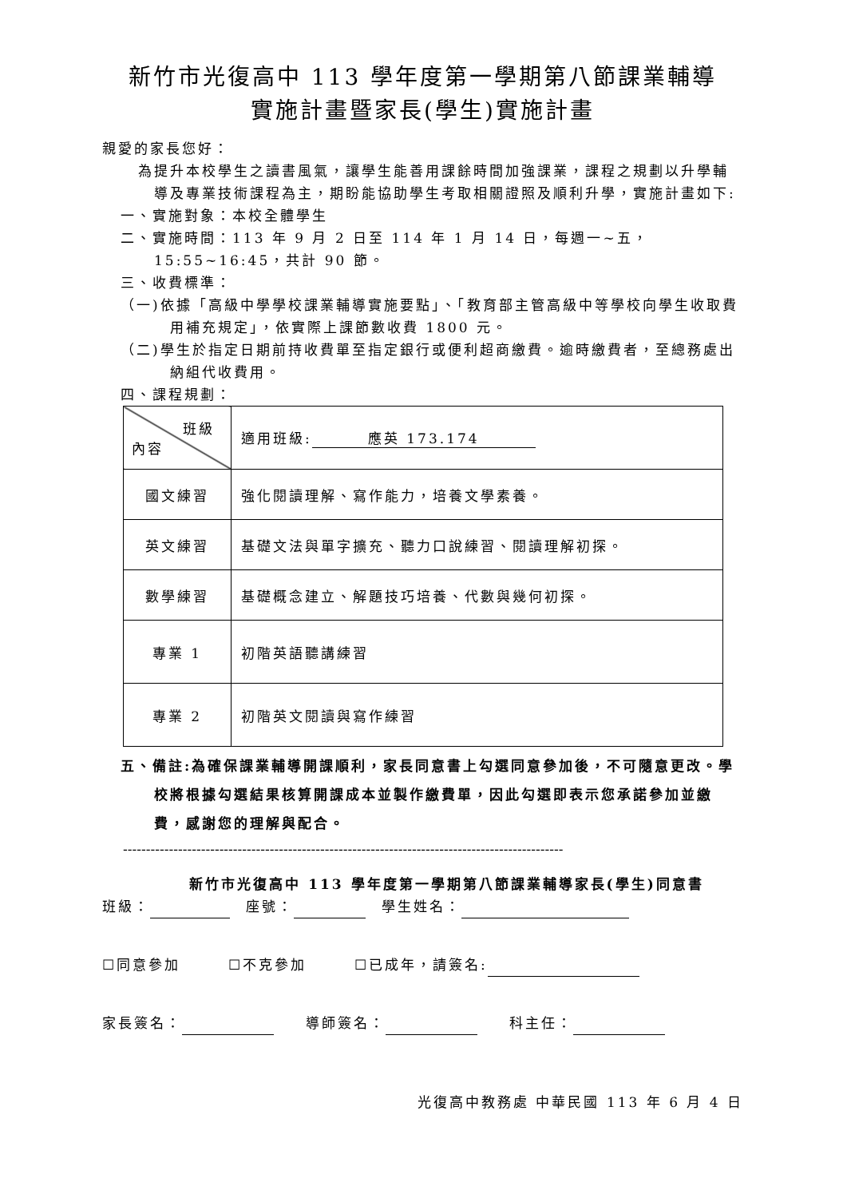新竹市光復高中 113 學年度第一學期第八節課業輔導
實施計畫暨家長(學生)實施計畫
親愛的家長您好：
為提升本校學生之讀書風氣，讓學生能善用課餘時間加強課業，課程之規劃以升學輔導及專業技術課程為主，期盼能協助學生考取相關證照及順利升學，實施計畫如下:
一、實施對象：本校全體學生
二、實施時間：113 年 9 月 2 日至 114 年 1 月 14 日，每週一~五，15:55~16:45，共計 90 節。
三、收費標準：
（一)依據「高級中學學校課業輔導實施要點」、「教育部主管高級中等學校向學生收取費用補充規定」，依實際上課節數收費 1800 元。
（二)學生於指定日期前持收費單至指定銀行或便利超商繳費。逾時繳費者，至總務處出納組代收費用。
四、課程規劃：
| 班級 內容 | 適用班級: 應英 173.174 |
| 國文練習 | 強化閱讀理解、寫作能力，培養文學素養。 |
| 英文練習 | 基礎文法與單字擴充、聽力口說練習、閱讀理解初探。 |
| 數學練習 | 基礎概念建立、解題技巧培養、代數與幾何初探。 |
| 專業 1 | 初階英語聽講練習 |
| 專業 2 | 初階英文閱讀與寫作練習 |
五、備註:為確保課業輔導開課順利，家長同意書上勾選同意參加後，不可隨意更改。學校將根據勾選結果核算開課成本並製作繳費單，因此勾選即表示您承諾參加並繳費，感謝您的理解與配合。
------------------------------------------------------------------------------------------------
新竹市光復高中 113 學年度第一學期第八節課業輔導家長(學生)同意書
班級： 　座號： 　學生姓名：
☐同意參加　　　☐不克參加　　　☐已成年，請簽名:
家長簽名： 　　導師簽名： 　　科主任：
光復高中教務處 中華民國 113 年 6 月 4 日